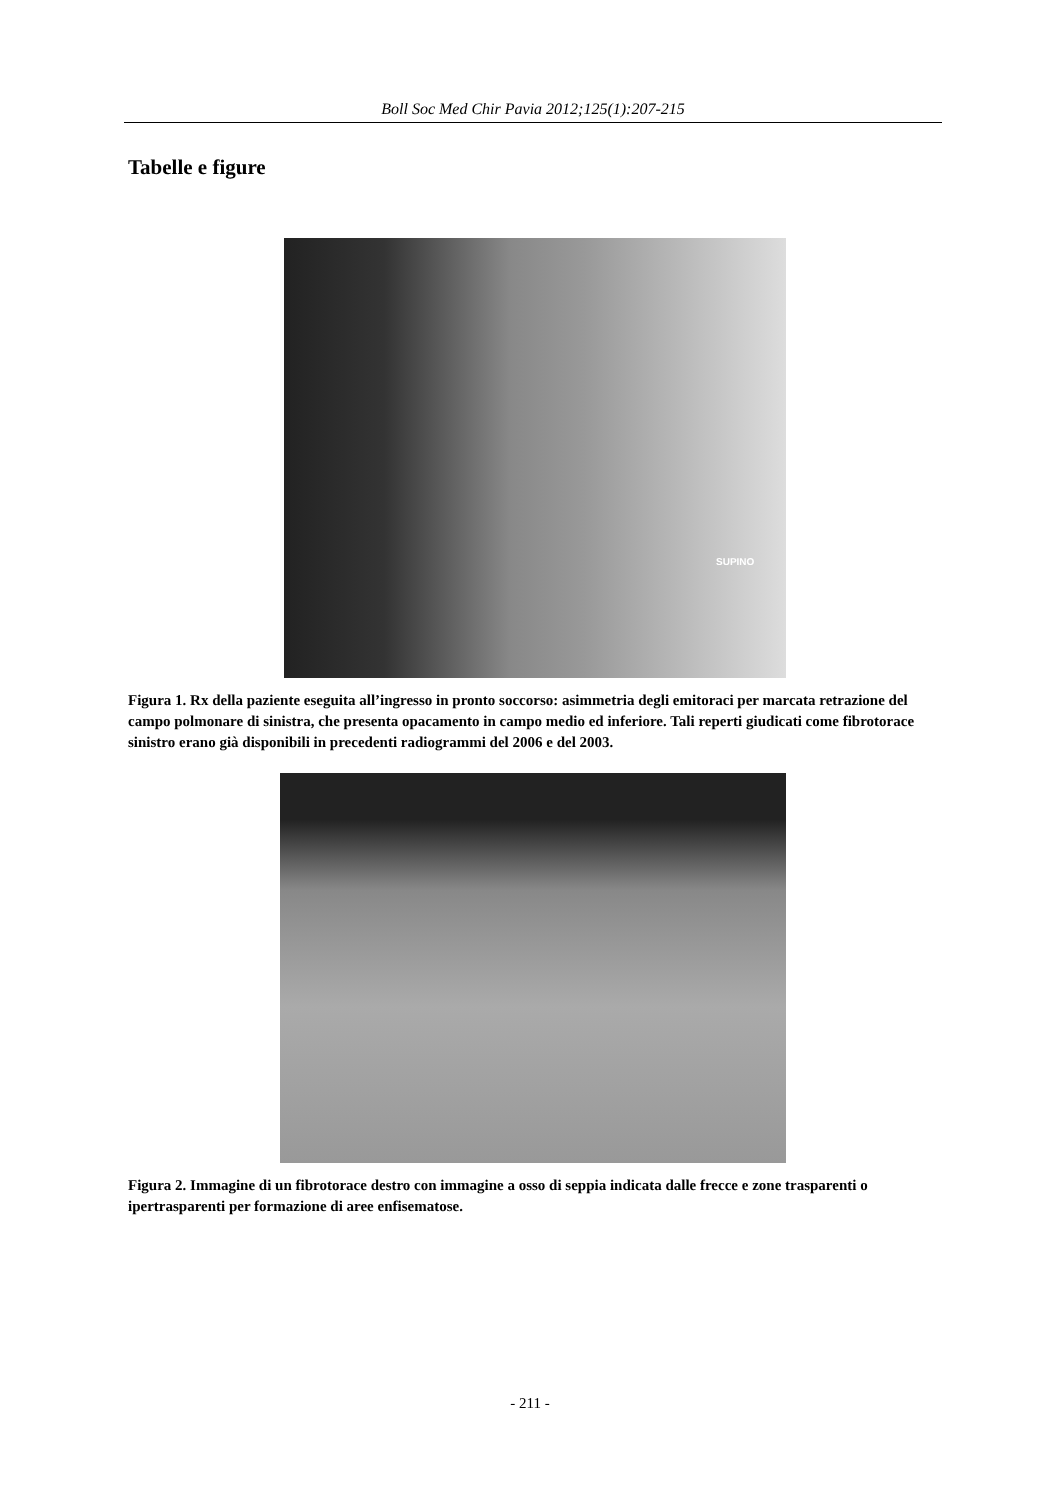Boll Soc Med Chir Pavia 2012;125(1):207-215
Tabelle e figure
SUPINO
Figura 1. Rx della paziente eseguita all’ingresso in pronto soccorso: asimmetria degli emitoraci per marcata retrazione del campo polmonare di sinistra, che presenta opacamento in campo medio ed inferiore. Tali reperti giudicati come fibrotorace sinistro erano già disponibili in precedenti radiogrammi del 2006 e del 2003.
Figura 2. Immagine di un fibrotorace destro con immagine a osso di seppia indicata dalle frecce e zone trasparenti o ipertrasparenti per formazione di aree enfisematose.
- 211 -